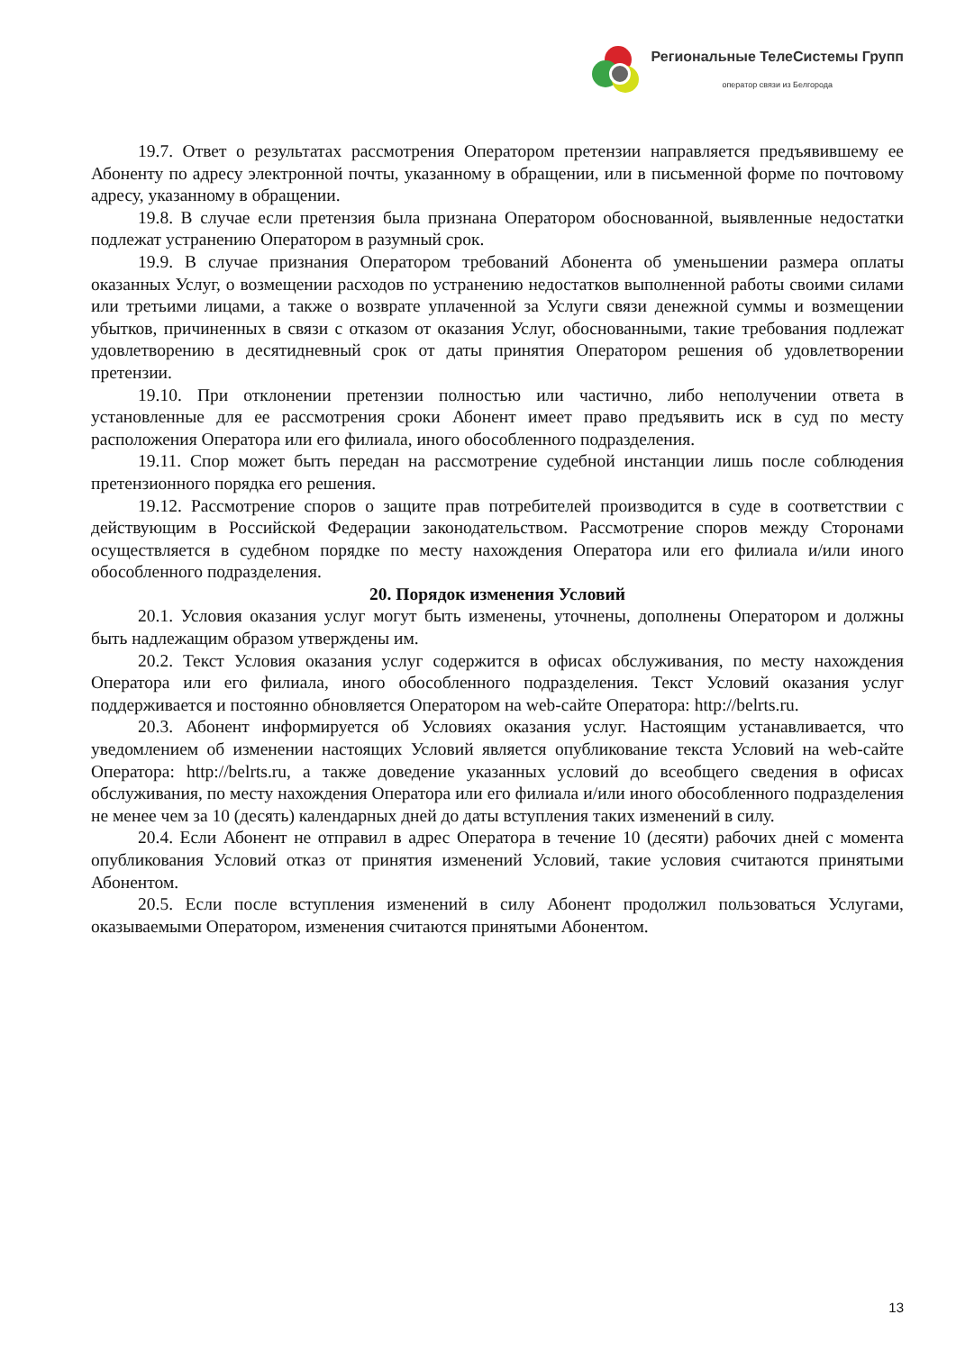Региональные ТелеСистемы Групп
оператор связи из Белгорода
19.7. Ответ о результатах рассмотрения Оператором претензии направляется предъявившему ее Абоненту по адресу электронной почты, указанному в обращении, или в письменной форме по почтовому адресу, указанному в обращении.
19.8. В случае если претензия была признана Оператором обоснованной, выявленные недостатки подлежат устранению Оператором в разумный срок.
19.9. В случае признания Оператором требований Абонента об уменьшении размера оплаты оказанных Услуг, о возмещении расходов по устранению недостатков выполненной работы своими силами или третьими лицами, а также о возврате уплаченной за Услуги связи денежной суммы и возмещении убытков, причиненных в связи с отказом от оказания Услуг, обоснованными, такие требования подлежат удовлетворению в десятидневный срок от даты принятия Оператором решения об удовлетворении претензии.
19.10. При отклонении претензии полностью или частично, либо неполучении ответа в установленные для ее рассмотрения сроки Абонент имеет право предъявить иск в суд по месту расположения Оператора или его филиала, иного обособленного подразделения.
19.11. Спор может быть передан на рассмотрение судебной инстанции лишь после соблюдения претензионного порядка его решения.
19.12. Рассмотрение споров о защите прав потребителей производится в суде в соответствии с действующим в Российской Федерации законодательством. Рассмотрение споров между Сторонами осуществляется в судебном порядке по месту нахождения Оператора или его филиала и/или иного обособленного подразделения.
20. Порядок изменения Условий
20.1. Условия оказания услуг могут быть изменены, уточнены, дополнены Оператором и должны быть надлежащим образом утверждены им.
20.2. Текст Условия оказания услуг содержится в офисах обслуживания, по месту нахождения Оператора или его филиала, иного обособленного подразделения. Текст Условий оказания услуг поддерживается и постоянно обновляется Оператором на web-сайте Оператора: http://belrts.ru.
20.3. Абонент информируется об Условиях оказания услуг. Настоящим устанавливается, что уведомлением об изменении настоящих Условий является опубликование текста Условий на web-сайте Оператора: http://belrts.ru, а также доведение указанных условий до всеобщего сведения в офисах обслуживания, по месту нахождения Оператора или его филиала и/или иного обособленного подразделения не менее чем за 10 (десять) календарных дней до даты вступления таких изменений в силу.
20.4. Если Абонент не отправил в адрес Оператора в течение 10 (десяти) рабочих дней с момента опубликования Условий отказ от принятия изменений Условий, такие условия считаются принятыми Абонентом.
20.5. Если после вступления изменений в силу Абонент продолжил пользоваться Услугами, оказываемыми Оператором, изменения считаются принятыми Абонентом.
13